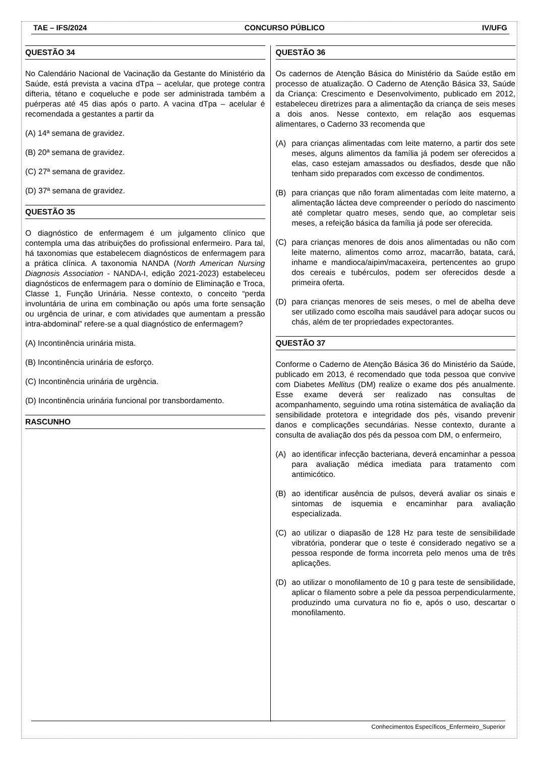TAE – IFS/2024 CONCURSO PÚBLICO IV/UFG
QUESTÃO 34
No Calendário Nacional de Vacinação da Gestante do Ministério da Saúde, está prevista a vacina dTpa – acelular, que protege contra difteria, tétano e coqueluche e pode ser administrada também a puérperas até 45 dias após o parto. A vacina dTpa – acelular é recomendada a gestantes a partir da
(A) 14ª semana de gravidez.
(B) 20ª semana de gravidez.
(C) 27ª semana de gravidez.
(D) 37ª semana de gravidez.
QUESTÃO 35
O diagnóstico de enfermagem é um julgamento clínico que contempla uma das atribuições do profissional enfermeiro. Para tal, há taxonomias que estabelecem diagnósticos de enfermagem para a prática clínica. A taxonomia NANDA (North American Nursing Diagnosis Association - NANDA-I, edição 2021-2023) estabeleceu diagnósticos de enfermagem para o domínio de Eliminação e Troca, Classe 1, Função Urinária. Nesse contexto, o conceito “perda involuntária de urina em combinação ou após uma forte sensação ou urgência de urinar, e com atividades que aumentam a pressão intra-abdominal” refere-se a qual diagnóstico de enfermagem?
(A) Incontinência urinária mista.
(B) Incontinência urinária de esforço.
(C) Incontinência urinária de urgência.
(D) Incontinência urinária funcional por transbordamento.
RASCUNHO
QUESTÃO 36
Os cadernos de Atenção Básica do Ministério da Saúde estão em processo de atualização. O Caderno de Atenção Básica 33, Saúde da Criança: Crescimento e Desenvolvimento, publicado em 2012, estabeleceu diretrizes para a alimentação da criança de seis meses a dois anos. Nesse contexto, em relação aos esquemas alimentares, o Caderno 33 recomenda que
(A) para crianças alimentadas com leite materno, a partir dos sete meses, alguns alimentos da família já podem ser oferecidos a elas, caso estejam amassados ou desfiados, desde que não tenham sido preparados com excesso de condimentos.
(B) para crianças que não foram alimentadas com leite materno, a alimentação láctea deve compreender o período do nascimento até completar quatro meses, sendo que, ao completar seis meses, a refeição básica da família já pode ser oferecida.
(C) para crianças menores de dois anos alimentadas ou não com leite materno, alimentos como arroz, macarrão, batata, cará, inhame e mandioca/aipim/macaxeira, pertencentes ao grupo dos cereais e tubérculos, podem ser oferecidos desde a primeira oferta.
(D) para crianças menores de seis meses, o mel de abelha deve ser utilizado como escolha mais saudável para adoçar sucos ou chás, além de ter propriedades expectorantes.
QUESTÃO 37
Conforme o Caderno de Atenção Básica 36 do Ministério da Saúde, publicado em 2013, é recomendado que toda pessoa que convive com Diabetes Mellitus (DM) realize o exame dos pés anualmente. Esse exame deverá ser realizado nas consultas de acompanhamento, seguindo uma rotina sistemática de avaliação da sensibilidade protetora e integridade dos pés, visando prevenir danos e complicações secundárias. Nesse contexto, durante a consulta de avaliação dos pés da pessoa com DM, o enfermeiro,
(A) ao identificar infecção bacteriana, deverá encaminhar a pessoa para avaliação médica imediata para tratamento com antimicótico.
(B) ao identificar ausência de pulsos, deverá avaliar os sinais e sintomas de isquemia e encaminhar para avaliação especializada.
(C) ao utilizar o diapasão de 128 Hz para teste de sensibilidade vibratória, ponderar que o teste é considerado negativo se a pessoa responde de forma incorreta pelo menos uma de três aplicações.
(D) ao utilizar o monofilamento de 10 g para teste de sensibilidade, aplicar o filamento sobre a pele da pessoa perpendicularmente, produzindo uma curvatura no fio e, após o uso, descartar o monofilamento.
Conhecimentos Específicos_Enfermeiro_Superior